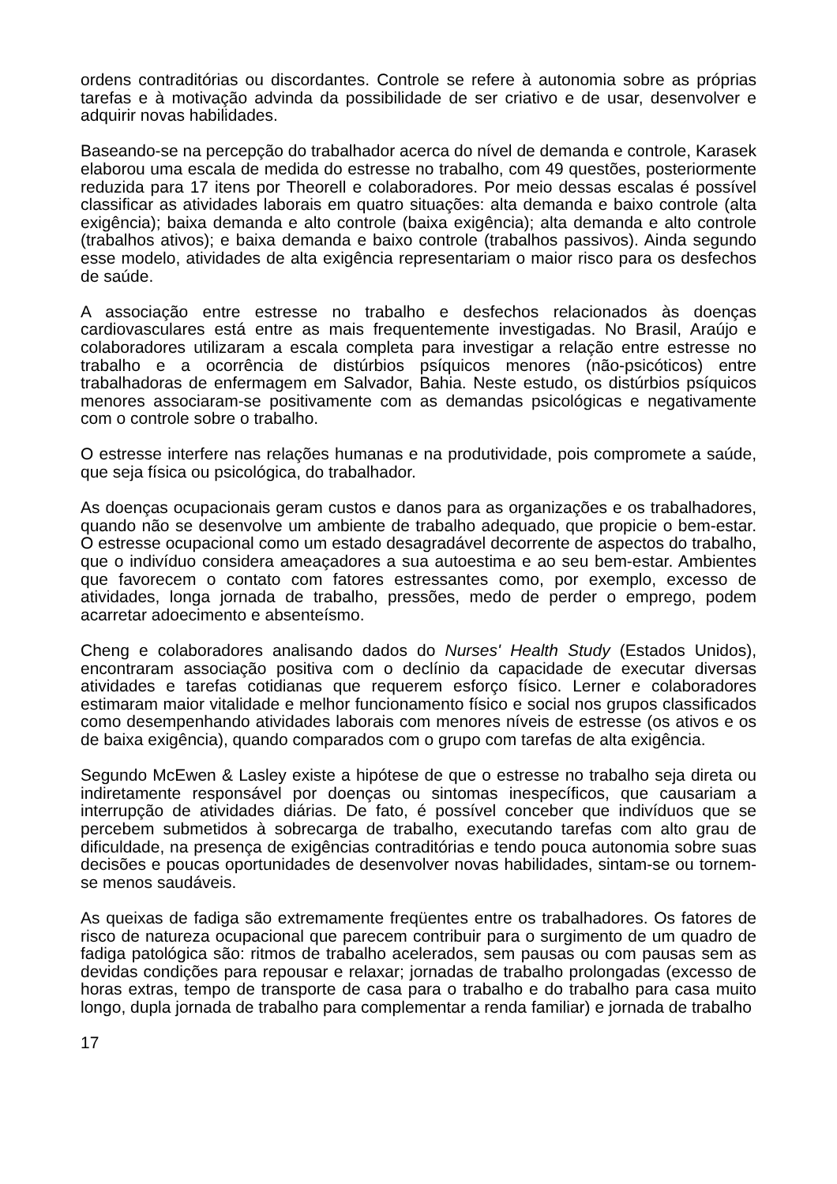ordens contraditórias ou discordantes. Controle se refere à autonomia sobre as próprias tarefas e à motivação advinda da possibilidade de ser criativo e de usar, desenvolver e adquirir novas habilidades.
Baseando-se na percepção do trabalhador acerca do nível de demanda e controle, Karasek elaborou uma escala de medida do estresse no trabalho, com 49 questões, posteriormente reduzida para 17 itens por Theorell e colaboradores. Por meio dessas escalas é possível classificar as atividades laborais em quatro situações: alta demanda e baixo controle (alta exigência); baixa demanda e alto controle (baixa exigência); alta demanda e alto controle (trabalhos ativos); e baixa demanda e baixo controle (trabalhos passivos). Ainda segundo esse modelo, atividades de alta exigência representariam o maior risco para os desfechos de saúde.
A associação entre estresse no trabalho e desfechos relacionados às doenças cardiovasculares está entre as mais frequentemente investigadas. No Brasil, Araújo e colaboradores utilizaram a escala completa para investigar a relação entre estresse no trabalho e a ocorrência de distúrbios psíquicos menores (não-psicóticos) entre trabalhadoras de enfermagem em Salvador, Bahia. Neste estudo, os distúrbios psíquicos menores associaram-se positivamente com as demandas psicológicas e negativamente com o controle sobre o trabalho.
O estresse interfere nas relações humanas e na produtividade, pois compromete a saúde, que seja física ou psicológica, do trabalhador.
As doenças ocupacionais geram custos e danos para as organizações e os trabalhadores, quando não se desenvolve um ambiente de trabalho adequado, que propicie o bem-estar. O estresse ocupacional como um estado desagradável decorrente de aspectos do trabalho, que o indivíduo considera ameaçadores a sua autoestima e ao seu bem-estar. Ambientes que favorecem o contato com fatores estressantes como, por exemplo, excesso de atividades, longa jornada de trabalho, pressões, medo de perder o emprego, podem acarretar adoecimento e absenteísmo.
Cheng e colaboradores analisando dados do Nurses' Health Study (Estados Unidos), encontraram associação positiva com o declínio da capacidade de executar diversas atividades e tarefas cotidianas que requerem esforço físico. Lerner e colaboradores estimaram maior vitalidade e melhor funcionamento físico e social nos grupos classificados como desempenhando atividades laborais com menores níveis de estresse (os ativos e os de baixa exigência), quando comparados com o grupo com tarefas de alta exigência.
Segundo McEwen & Lasley existe a hipótese de que o estresse no trabalho seja direta ou indiretamente responsável por doenças ou sintomas inespecíficos, que causariam a interrupção de atividades diárias. De fato, é possível conceber que indivíduos que se percebem submetidos à sobrecarga de trabalho, executando tarefas com alto grau de dificuldade, na presença de exigências contraditórias e tendo pouca autonomia sobre suas decisões e poucas oportunidades de desenvolver novas habilidades, sintam-se ou tornem-se menos saudáveis.
As queixas de fadiga são extremamente freqüentes entre os trabalhadores. Os fatores de risco de natureza ocupacional que parecem contribuir para o surgimento de um quadro de fadiga patológica são: ritmos de trabalho acelerados, sem pausas ou com pausas sem as devidas condições para repousar e relaxar; jornadas de trabalho prolongadas (excesso de horas extras, tempo de transporte de casa para o trabalho e do trabalho para casa muito longo, dupla jornada de trabalho para complementar a renda familiar) e jornada de trabalho
17